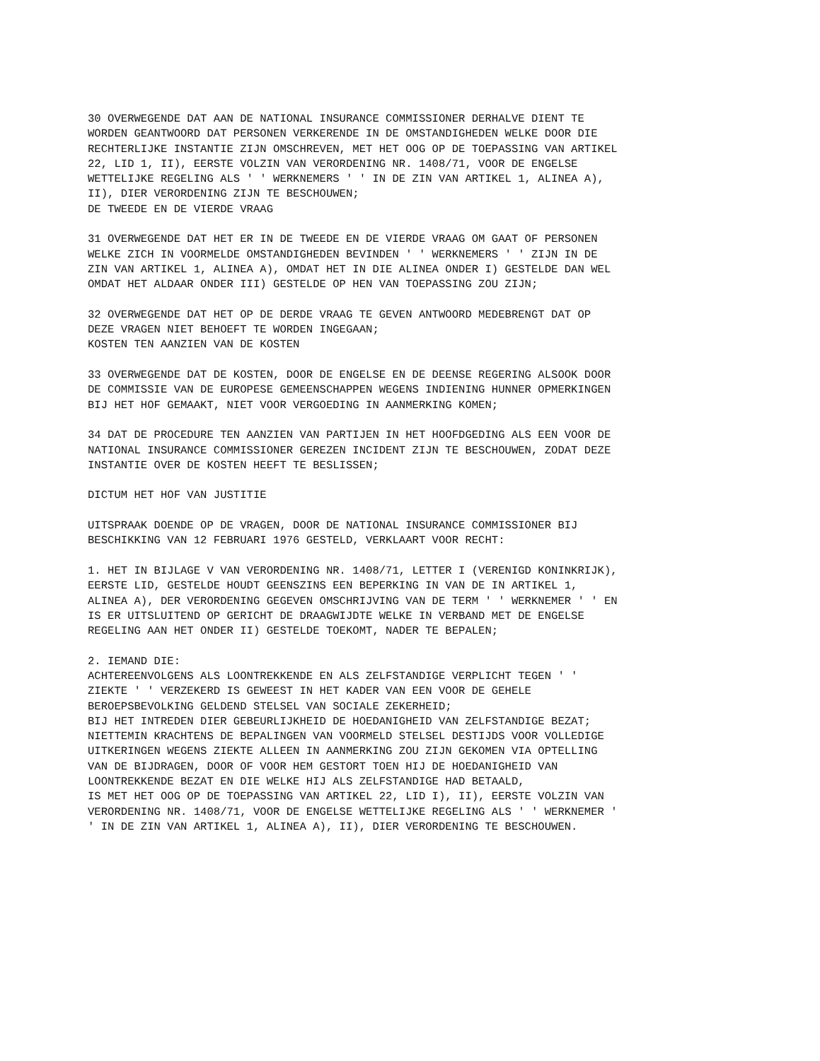30 OVERWEGENDE DAT AAN DE NATIONAL INSURANCE COMMISSIONER DERHALVE DIENT TE WORDEN GEANTWOORD DAT PERSONEN VERKERENDE IN DE OMSTANDIGHEDEN WELKE DOOR DIE RECHTERLIJKE INSTANTIE ZIJN OMSCHREVEN, MET HET OOG OP DE TOEPASSING VAN ARTIKEL 22, LID 1, II), EERSTE VOLZIN VAN VERORDENING NR. 1408/71, VOOR DE ENGELSE WETTELIJKE REGELING ALS ' ' WERKNEMERS ' ' IN DE ZIN VAN ARTIKEL 1, ALINEA A), II), DIER VERORDENING ZIJN TE BESCHOUWEN; DE TWEEDE EN DE VIERDE VRAAG
31 OVERWEGENDE DAT HET ER IN DE TWEEDE EN DE VIERDE VRAAG OM GAAT OF PERSONEN WELKE ZICH IN VOORMELDE OMSTANDIGHEDEN BEVINDEN ' ' WERKNEMERS ' ' ZIJN IN DE ZIN VAN ARTIKEL 1, ALINEA A), OMDAT HET IN DIE ALINEA ONDER I) GESTELDE DAN WEL OMDAT HET ALDAAR ONDER III) GESTELDE OP HEN VAN TOEPASSING ZOU ZIJN;
32 OVERWEGENDE DAT HET OP DE DERDE VRAAG TE GEVEN ANTWOORD MEDEBRENGT DAT OP DEZE VRAGEN NIET BEHOEFT TE WORDEN INGEGAAN; KOSTEN TEN AANZIEN VAN DE KOSTEN
33 OVERWEGENDE DAT DE KOSTEN, DOOR DE ENGELSE EN DE DEENSE REGERING ALSOOK DOOR DE COMMISSIE VAN DE EUROPESE GEMEENSCHAPPEN WEGENS INDIENING HUNNER OPMERKINGEN BIJ HET HOF GEMAAKT, NIET VOOR VERGOEDING IN AANMERKING KOMEN;
34 DAT DE PROCEDURE TEN AANZIEN VAN PARTIJEN IN HET HOOFDGEDING ALS EEN VOOR DE NATIONAL INSURANCE COMMISSIONER GEREZEN INCIDENT ZIJN TE BESCHOUWEN, ZODAT DEZE INSTANTIE OVER DE KOSTEN HEEFT TE BESLISSEN;
DICTUM HET HOF VAN JUSTITIE
UITSPRAAK DOENDE OP DE VRAGEN, DOOR DE NATIONAL INSURANCE COMMISSIONER BIJ BESCHIKKING VAN 12 FEBRUARI 1976 GESTELD, VERKLAART VOOR RECHT:
1. HET IN BIJLAGE V VAN VERORDENING NR. 1408/71, LETTER I (VERENIGD KONINKRIJK), EERSTE LID, GESTELDE HOUDT GEENSZINS EEN BEPERKING IN VAN DE IN ARTIKEL 1, ALINEA A), DER VERORDENING GEGEVEN OMSCHRIJVING VAN DE TERM ' ' WERKNEMER ' ' EN IS ER UITSLUITEND OP GERICHT DE DRAAGWIJDTE WELKE IN VERBAND MET DE ENGELSE REGELING AAN HET ONDER II) GESTELDE TOEKOMT, NADER TE BEPALEN;
2. IEMAND DIE: ACHTEREENVOLGENS ALS LOONTREKKENDE EN ALS ZELFSTANDIGE VERPLICHT TEGEN ' ' ZIEKTE ' ' VERZEKERD IS GEWEEST IN HET KADER VAN EEN VOOR DE GEHELE BEROEPSBEVOLKING GELDEND STELSEL VAN SOCIALE ZEKERHEID; BIJ HET INTREDEN DIER GEBEURLIJKHEID DE HOEDANIGHEID VAN ZELFSTANDIGE BEZAT; NIETTEMIN KRACHTENS DE BEPALINGEN VAN VOORMELD STELSEL DESTIJDS VOOR VOLLEDIGE UITKERINGEN WEGENS ZIEKTE ALLEEN IN AANMERKING ZOU ZIJN GEKOMEN VIA OPTELLING VAN DE BIJDRAGEN, DOOR OF VOOR HEM GESTORT TOEN HIJ DE HOEDANIGHEID VAN LOONTREKKENDE BEZAT EN DIE WELKE HIJ ALS ZELFSTANDIGE HAD BETAALD, IS MET HET OOG OP DE TOEPASSING VAN ARTIKEL 22, LID I), II), EERSTE VOLZIN VAN VERORDENING NR. 1408/71, VOOR DE ENGELSE WETTELIJKE REGELING ALS ' ' WERKNEMER ' ' IN DE ZIN VAN ARTIKEL 1, ALINEA A), II), DIER VERORDENING TE BESCHOUWEN.